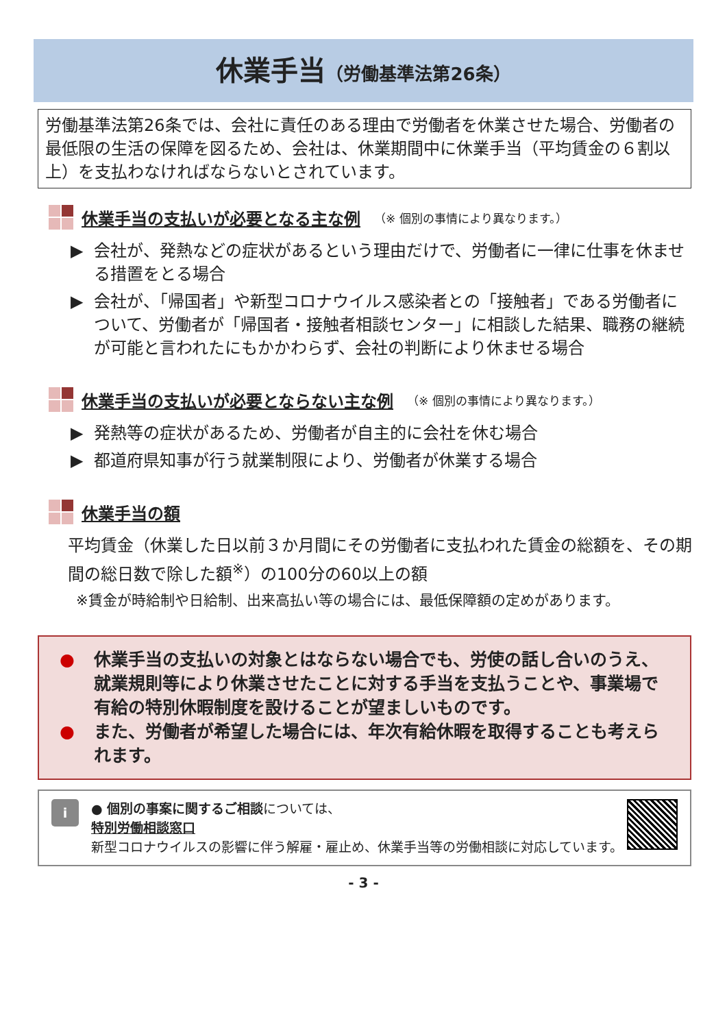休業手当（労働基準法第26条）
労働基準法第26条では、会社に責任のある理由で労働者を休業させた場合、労働者の最低限の生活の保障を図るため、会社は、休業期間中に休業手当（平均賃金の６割以上）を支払わなければならないとされています。
休業手当の支払いが必要となる主な例 （※ 個別の事情により異なります。）
▶ 会社が、発熱などの症状があるという理由だけで、労働者に一律に仕事を休ませる措置をとる場合
▶ 会社が、「帰国者」や新型コロナウイルス感染者との「接触者」である労働者について、労働者が「帰国者・接触者相談センター」に相談した結果、職務の継続が可能と言われたにもかかわらず、会社の判断により休ませる場合
休業手当の支払いが必要とならない主な例 （※ 個別の事情により異なります。）
▶ 発熱等の症状があるため、労働者が自主的に会社を休む場合
▶ 都道府県知事が行う就業制限により、労働者が休業する場合
休業手当の額
平均賃金（休業した日以前３か月間にその労働者に支払われた賃金の総額を、その期間の総日数で除した額<sup>※</sup>）の100分の60以上の額
※賃金が時給制や日給制、出来高払い等の場合には、最低保障額の定めがあります。
● 休業手当の支払いの対象とはならない場合でも、労使の話し合いのうえ、就業規則等により休業させたことに対する手当を支払うことや、事業場で有給の特別休暇制度を設けることが望ましいものです。
● また、労働者が希望した場合には、年次有給休暇を取得することも考えられます。
i
● 個別の事案に関するご相談については、
特別労働相談窓口
新型コロナウイルスの影響に伴う解雇・雇止め、休業手当等の労働相談に対応しています。
- 3 -